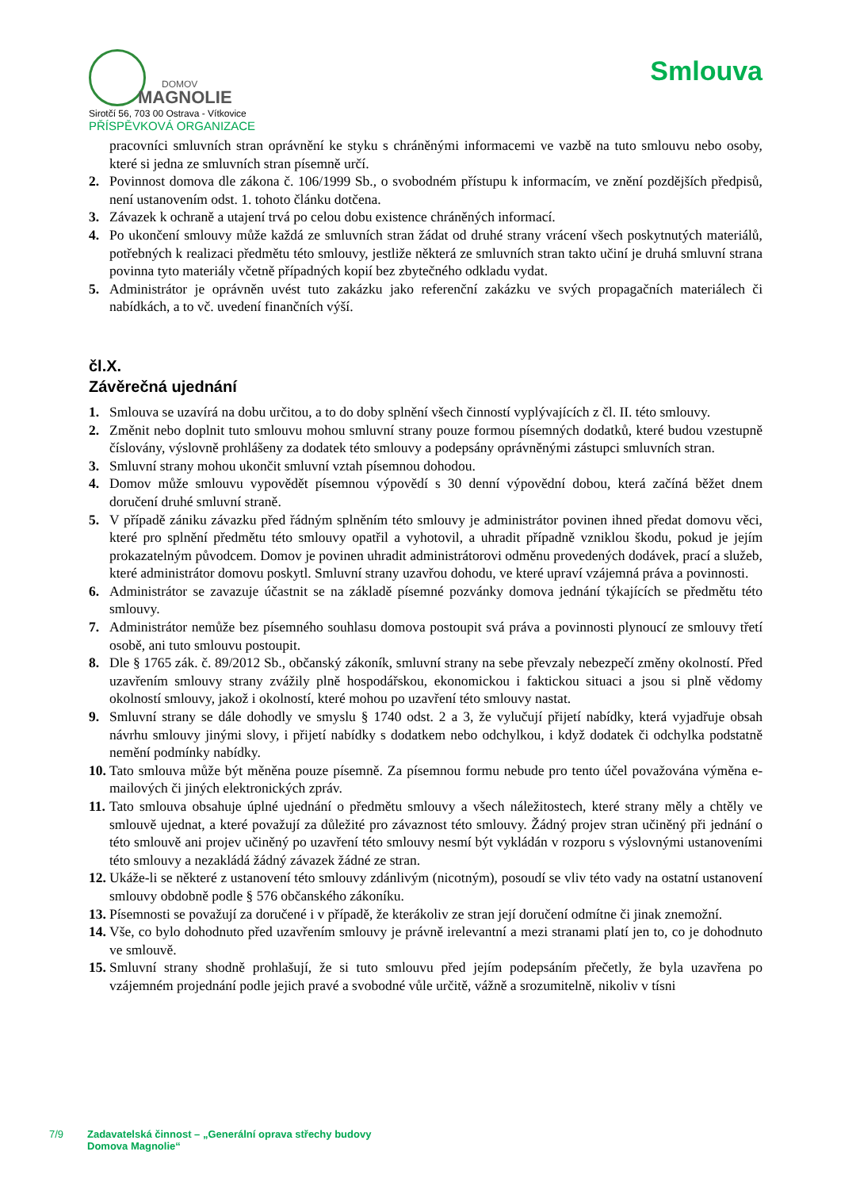DOMOV
MAGNOLIE
Sirotčí 56, 703 00 Ostrava - Vítkovice
PŘÍSPĚVKOVÁ ORGANIZACE
Smlouva
pracovníci smluvních stran oprávnění ke styku s chráněnými informacemi ve vazbě na tuto smlouvu nebo osoby, které si jedna ze smluvních stran písemně určí.
2. Povinnost domova dle zákona č. 106/1999 Sb., o svobodném přístupu k informacím, ve znění pozdějších předpisů, není ustanovením odst. 1. tohoto článku dotčena.
3. Závazek k ochraně a utajení trvá po celou dobu existence chráněných informací.
4. Po ukončení smlouvy může každá ze smluvních stran žádat od druhé strany vrácení všech poskytnutých materiálů, potřebných k realizaci předmětu této smlouvy, jestliže některá ze smluvních stran takto učiní je druhá smluvní strana povinna tyto materiály včetně případných kopií bez zbytečného odkladu vydat.
5. Administrátor je oprávněn uvést tuto zakázku jako referenční zakázku ve svých propagačních materiálech či nabídkách, a to vč. uvedení finančních výší.
čl.X.
Závěrečná ujednání
1. Smlouva se uzavírá na dobu určitou, a to do doby splnění všech činností vyplývajících z čl. II. této smlouvy.
2. Změnit nebo doplnit tuto smlouvu mohou smluvní strany pouze formou písemných dodatků, které budou vzestupně číslovány, výslovně prohlášeny za dodatek této smlouvy a podepsány oprávněnými zástupci smluvních stran.
3. Smluvní strany mohou ukončit smluvní vztah písemnou dohodou.
4. Domov může smlouvu vypovědět písemnou výpovědí s 30 denní výpovědní dobou, která začíná běžet dnem doručení druhé smluvní straně.
5. V případě zániku závazku před řádným splněním této smlouvy je administrátor povinen ihned předat domovu věci, které pro splnění předmětu této smlouvy opatřil a vyhotovil, a uhradit případně vzniklou škodu, pokud je jejím prokazatelným původcem. Domov je povinen uhradit administrátorovi odměnu provedených dodávek, prací a služeb, které administrátor domovu poskytl. Smluvní strany uzavřou dohodu, ve které upraví vzájemná práva a povinnosti.
6. Administrátor se zavazuje účastnit se na základě písemné pozvánky domova jednání týkajících se předmětu této smlouvy.
7. Administrátor nemůže bez písemného souhlasu domova postoupit svá práva a povinnosti plynoucí ze smlouvy třetí osobě, ani tuto smlouvu postoupit.
8. Dle § 1765 zák. č. 89/2012 Sb., občanský zákoník, smluvní strany na sebe převzaly nebezpečí změny okolností. Před uzavřením smlouvy strany zvážily plně hospodářskou, ekonomickou i faktickou situaci a jsou si plně vědomy okolností smlouvy, jakož i okolností, které mohou po uzavření této smlouvy nastat.
9. Smluvní strany se dále dohodly ve smyslu § 1740 odst. 2 a 3, že vylučují přijetí nabídky, která vyjadřuje obsah návrhu smlouvy jinými slovy, i přijetí nabídky s dodatkem nebo odchylkou, i když dodatek či odchylka podstatně nemění podmínky nabídky.
10. Tato smlouva může být měněna pouze písemně. Za písemnou formu nebude pro tento účel považována výměna e-mailových či jiných elektronických zpráv.
11. Tato smlouva obsahuje úplné ujednání o předmětu smlouvy a všech náležitostech, které strany měly a chtěly ve smlouvě ujednat, a které považují za důležité pro závaznost této smlouvy. Žádný projev stran učiněný při jednání o této smlouvě ani projev učiněný po uzavření této smlouvy nesmí být vykládán v rozporu s výslovnými ustanoveními této smlouvy a nezakládá žádný závazek žádné ze stran.
12. Ukáže-li se některé z ustanovení této smlouvy zdánlivým (nicotným), posoudí se vliv této vady na ostatní ustanovení smlouvy obdobně podle § 576 občanského zákoníku.
13. Písemnosti se považují za doručené i v případě, že kterákoliv ze stran její doručení odmítne či jinak znemožní.
14. Vše, co bylo dohodnuto před uzavřením smlouvy je právně irelevantní a mezi stranami platí jen to, co je dohodnuto ve smlouvě.
15. Smluvní strany shodně prohlašují, že si tuto smlouvu před jejím podepsáním přečetly, že byla uzavřena po vzájemném projednání podle jejich pravé a svobodné vůle určitě, vážně a srozumitelně, nikoliv v tísni
7/9 Zadavatelská činnost – „Generální oprava střechy budovy Domova Magnolie“